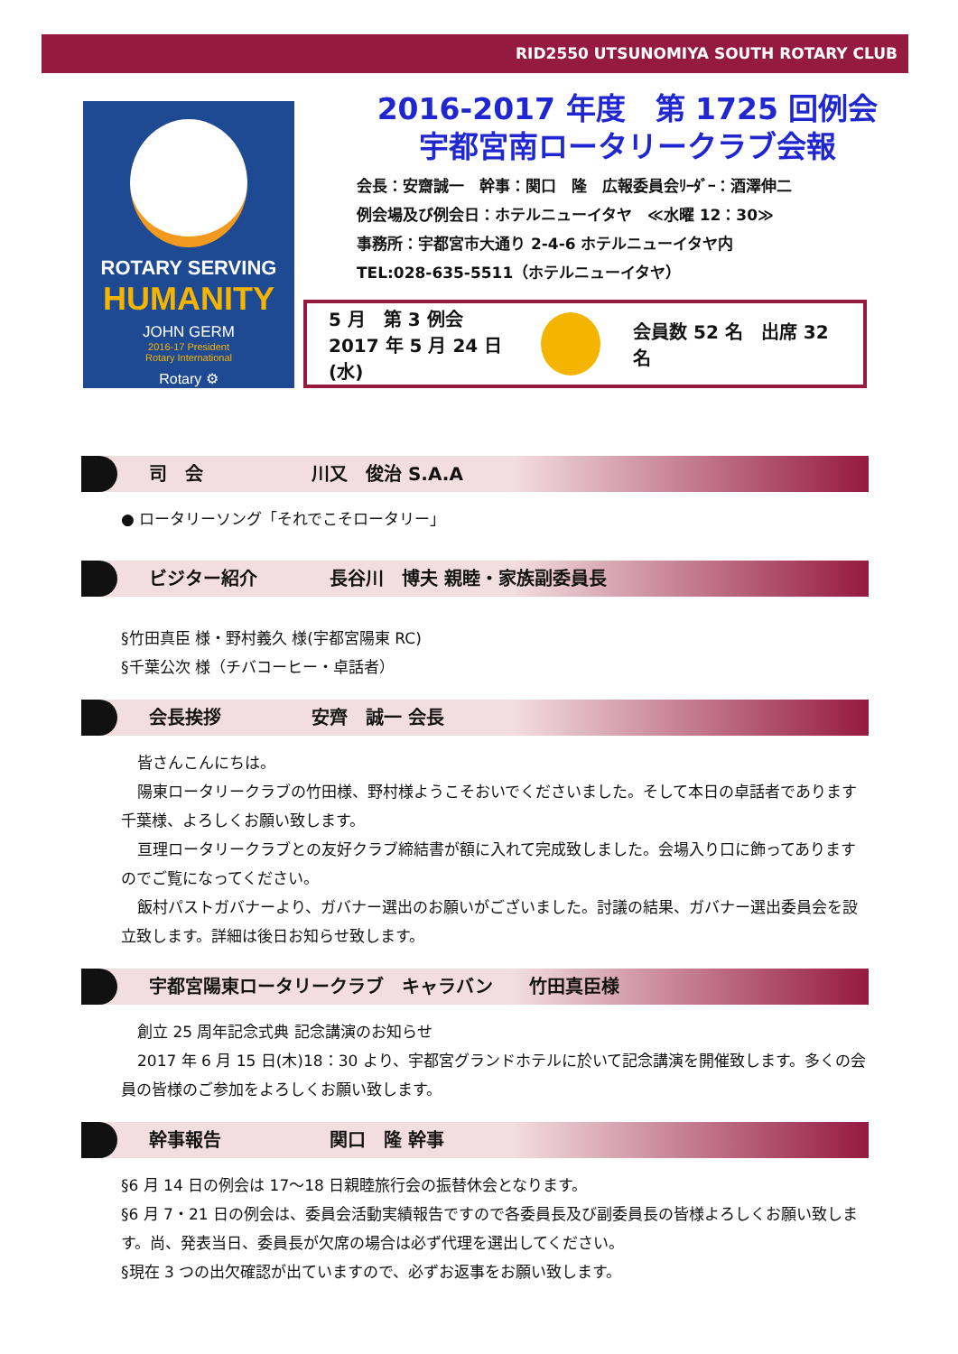RID2550 UTSUNOMIYA SOUTH ROTARY CLUB
ROTARY SERVING
HUMANITY
JOHN GERM
2016-17 President
Rotary International
Rotary ⚙
2016-2017 年度　第 1725 回例会
宇都宮南ロータリークラブ会報
会長：安齋誠一　幹事：関口　隆　広報委員会ﾘｰﾀﾞｰ：酒澤伸二
例会場及び例会日：ホテルニューイタヤ　≪水曜 12：30≫
事務所：宇都宮市大通り 2-4-6 ホテルニューイタヤ内
TEL:028-635-5511（ホテルニューイタヤ）
5 月　第 3 例会
2017 年 5 月 24 日(水)
会員数 52 名　出席 32 名
司　会　　　　　　川又　俊治 S.A.A
● ロータリーソング「それでこそロータリー」
ビジター紹介　　　　長谷川　博夫 親睦・家族副委員長
§竹田真臣 様・野村義久 様(宇都宮陽東 RC)
§千葉公次 様（チバコーヒー・卓話者）
会長挨拶　　　　　安齊　誠一 会長
皆さんこんにちは。
陽東ロータリークラブの竹田様、野村様ようこそおいでくださいました。そして本日の卓話者であります千葉様、よろしくお願い致します。
亘理ロータリークラブとの友好クラブ締結書が額に入れて完成致しました。会場入り口に飾ってありますのでご覧になってください。
飯村パストガバナーより、ガバナー選出のお願いがございました。討議の結果、ガバナー選出委員会を設立致します。詳細は後日お知らせ致します。
宇都宮陽東ロータリークラブ　キャラバン　　竹田真臣様
創立 25 周年記念式典 記念講演のお知らせ
2017 年 6 月 15 日(木)18：30 より、宇都宮グランドホテルに於いて記念講演を開催致します。多くの会員の皆様のご参加をよろしくお願い致します。
幹事報告　　　　　　関口　隆 幹事
§6 月 14 日の例会は 17～18 日親睦旅行会の振替休会となります。
§6 月 7・21 日の例会は、委員会活動実績報告ですので各委員長及び副委員長の皆様よろしくお願い致します。尚、発表当日、委員長が欠席の場合は必ず代理を選出してください。
§現在 3 つの出欠確認が出ていますので、必ずお返事をお願い致します。